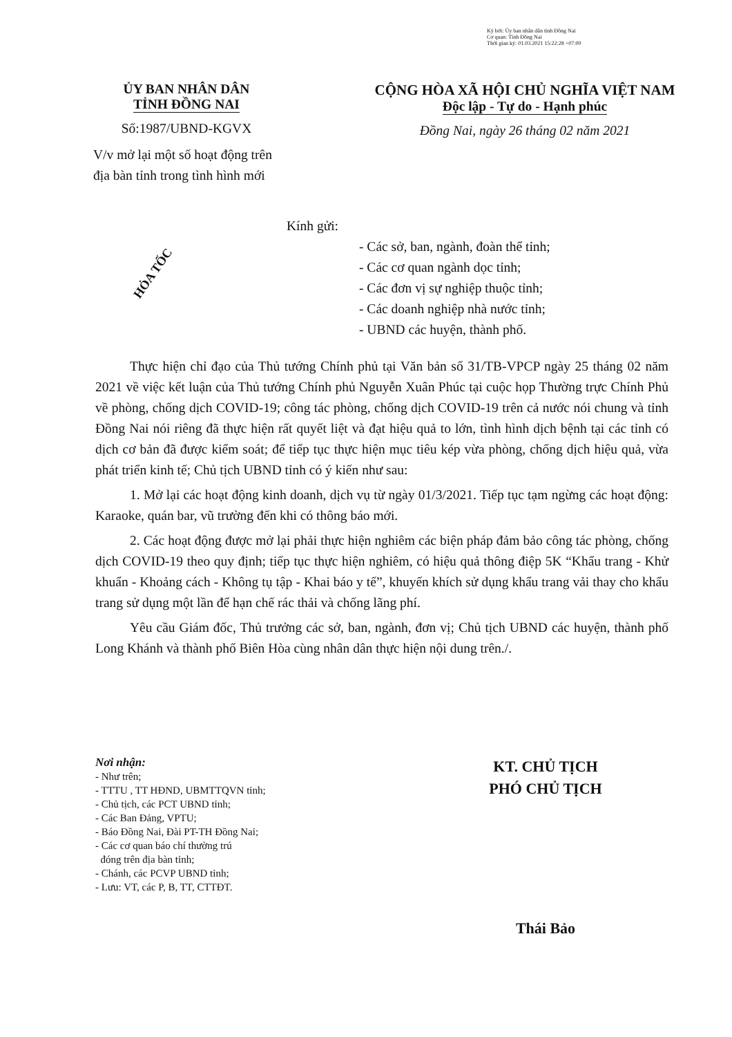Ký bởi: Ủy ban nhân dân tỉnh Đồng Nai
Cơ quan: Tỉnh Đồng Nai
Thời gian ký: 01.03.2021 15:22:28 +07:00
ỦY BAN NHÂN DÂN
TỈNH ĐỒNG NAI
Số:1987/UBND-KGVX
V/v mở lại một số hoạt động trên
địa bàn tỉnh trong tình hình mới
CỘNG HÒA XÃ HỘI CHỦ NGHĨA VIỆT NAM
Độc lập - Tự do - Hạnh phúc
Đồng Nai, ngày 26 tháng 02 năm 2021
HỎA TỐC
Kính gửi:
- Các sở, ban, ngành, đoàn thể tỉnh;
- Các cơ quan ngành dọc tỉnh;
- Các đơn vị sự nghiệp thuộc tỉnh;
- Các doanh nghiệp nhà nước tỉnh;
- UBND các huyện, thành phố.
Thực hiện chỉ đạo của Thủ tướng Chính phủ tại Văn bản số 31/TB-VPCP ngày 25 tháng 02 năm 2021 về việc kết luận của Thủ tướng Chính phủ Nguyễn Xuân Phúc tại cuộc họp Thường trực Chính Phủ về phòng, chống dịch COVID-19; công tác phòng, chống dịch COVID-19 trên cả nước nói chung và tỉnh Đồng Nai nói riêng đã thực hiện rất quyết liệt và đạt hiệu quả to lớn, tình hình dịch bệnh tại các tỉnh có dịch cơ bản đã được kiểm soát; để tiếp tục thực hiện mục tiêu kép vừa phòng, chống dịch hiệu quả, vừa phát triển kinh tế; Chủ tịch UBND tỉnh có ý kiến như sau:
1. Mở lại các hoạt động kinh doanh, dịch vụ từ ngày 01/3/2021. Tiếp tục tạm ngừng các hoạt động: Karaoke, quán bar, vũ trường đến khi có thông báo mới.
2. Các hoạt động được mở lại phải thực hiện nghiêm các biện pháp đảm bảo công tác phòng, chống dịch COVID-19 theo quy định; tiếp tục thực hiện nghiêm, có hiệu quả thông điệp 5K “Khẩu trang - Khử khuẩn - Khoảng cách - Không tụ tập - Khai báo y tế”, khuyến khích sử dụng khẩu trang vải thay cho khẩu trang sử dụng một lần để hạn chế rác thải và chống lãng phí.
Yêu cầu Giám đốc, Thủ trưởng các sở, ban, ngành, đơn vị; Chủ tịch UBND các huyện, thành phố Long Khánh và thành phố Biên Hòa cùng nhân dân thực hiện nội dung trên./.
Nơi nhận:
- Như trên;
- TTTU , TT HĐND, UBMTTQVN tỉnh;
- Chủ tịch, các PCT UBND tỉnh;
- Các Ban Đảng, VPTU;
- Báo Đồng Nai, Đài PT-TH Đồng Nai;
- Các cơ quan báo chí thường trú
đóng trên địa bàn tỉnh;
- Chánh, các PCVP UBND tỉnh;
- Lưu: VT, các P, B, TT, CTTĐT.
KT. CHỦ TỊCH
PHÓ CHỦ TỊCH
Thái Bảo